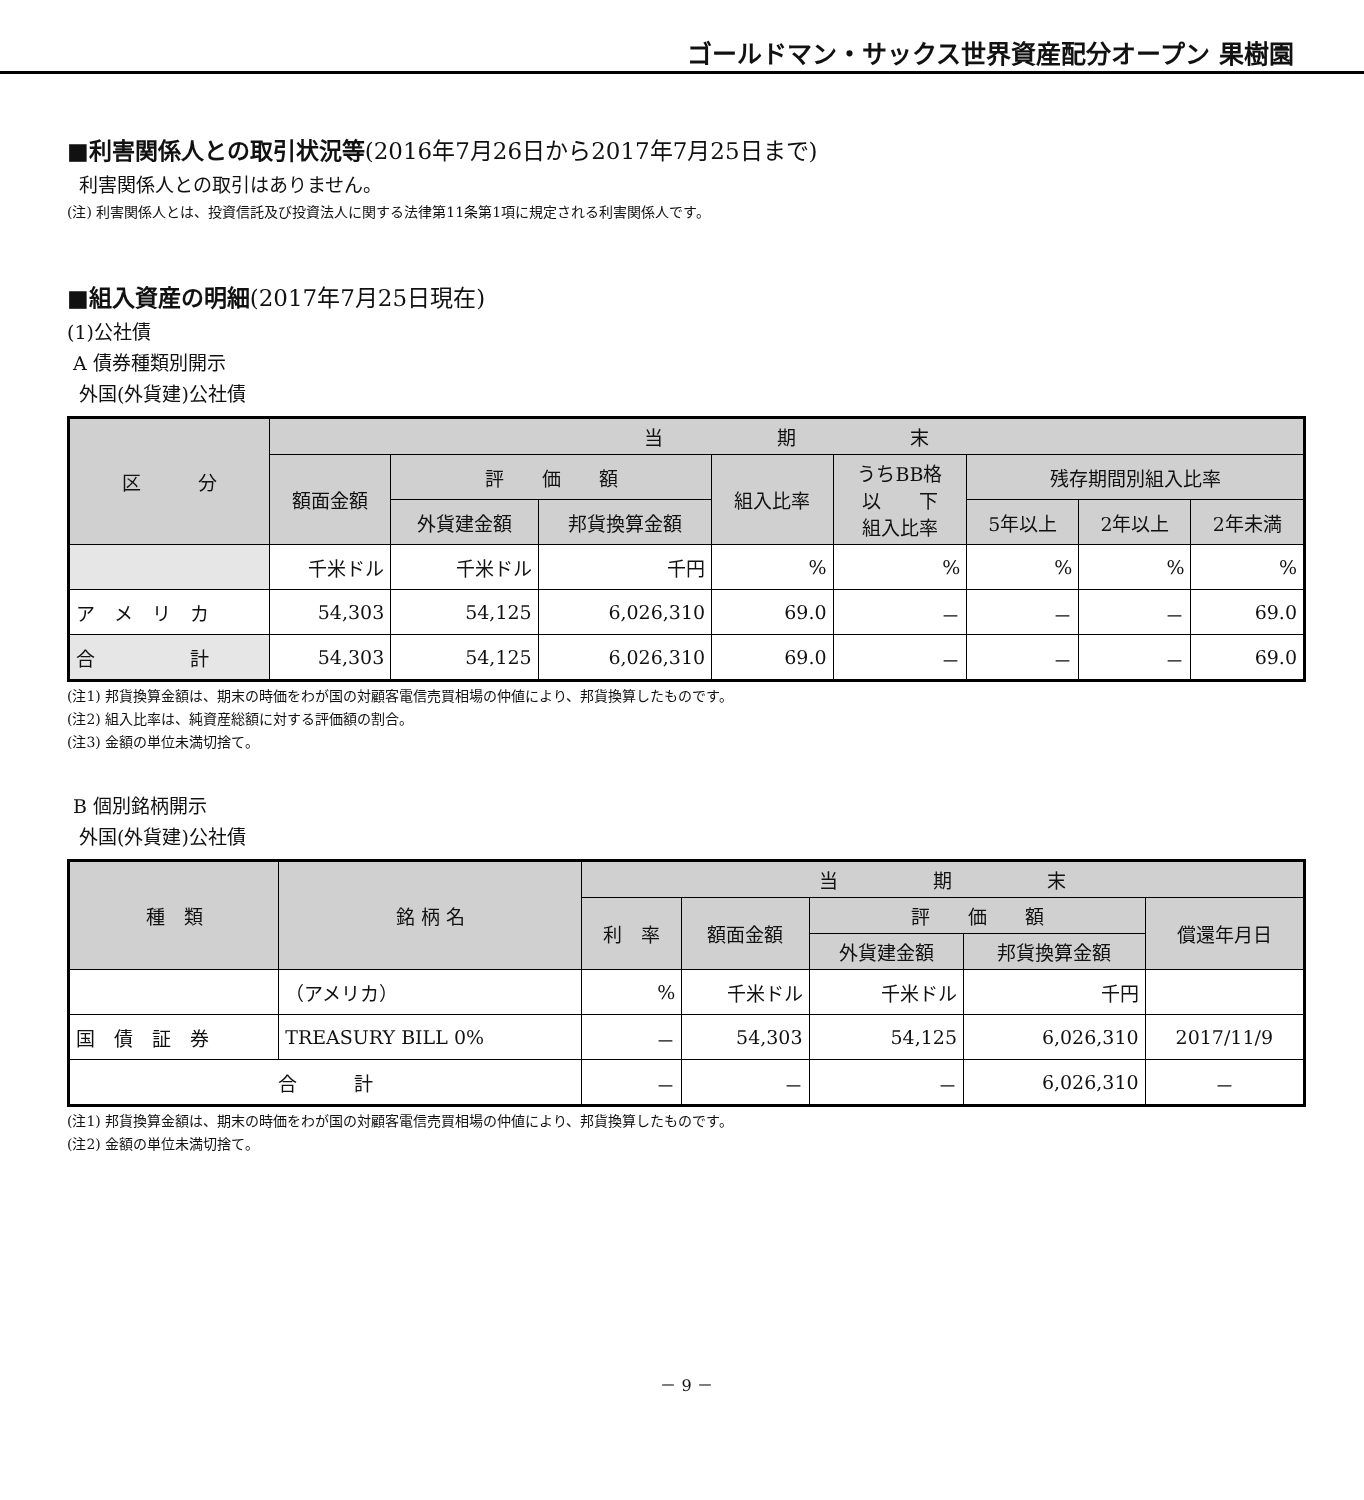ゴールドマン・サックス世界資産配分オープン 果樹園
■利害関係人との取引状況等(2016年7月26日から2017年7月25日まで)
利害関係人との取引はありません。
(注) 利害関係人とは、投資信託及び投資法人に関する法律第11条第1項に規定される利害関係人です。
■組入資産の明細(2017年7月25日現在)
(1)公社債
A 債券種類別開示
外国(外貨建)公社債
| 区 分 | 当 期 末 | | | | | | | |
| --- | --- | --- | --- | --- | --- | --- | --- | --- |
| | 額面金額 | 評 価 額 | | 組入比率 | うちBB格 以 下 組入比率 | 残存期間別組入比率 | | |
| | | 外貨建金額 | 邦貨換算金額 | | | 5年以上 | 2年以上 | 2年未満 |
| | 千米ドル | 千米ドル | 千円 | % | % | % | % | % |
| ア メ リ カ | 54,303 | 54,125 | 6,026,310 | 69.0 | － | － | － | 69.0 |
| 合 計 | 54,303 | 54,125 | 6,026,310 | 69.0 | － | － | － | 69.0 |
(注1) 邦貨換算金額は、期末の時価をわが国の対顧客電信売買相場の仲値により、邦貨換算したものです。
(注2) 組入比率は、純資産総額に対する評価額の割合。
(注3) 金額の単位未満切捨て。
B 個別銘柄開示
外国(外貨建)公社債
| 種 類 | 銘 柄 名 | 当 期 末 | | | | |
| --- | --- | --- | --- | --- | --- | --- |
| | | 利 率 | 額面金額 | 評 価 額 | | 償還年月日 |
| | | | | 外貨建金額 | 邦貨換算金額 | |
| | （アメリカ） | % | 千米ドル | 千米ドル | 千円 | |
| 国 債 証 券 | TREASURY BILL 0% | － | 54,303 | 54,125 | 6,026,310 | 2017/11/9 |
| 合 計 | | － | － | － | 6,026,310 | － |
(注1) 邦貨換算金額は、期末の時価をわが国の対顧客電信売買相場の仲値により、邦貨換算したものです。
(注2) 金額の単位未満切捨て。
－ 9 －